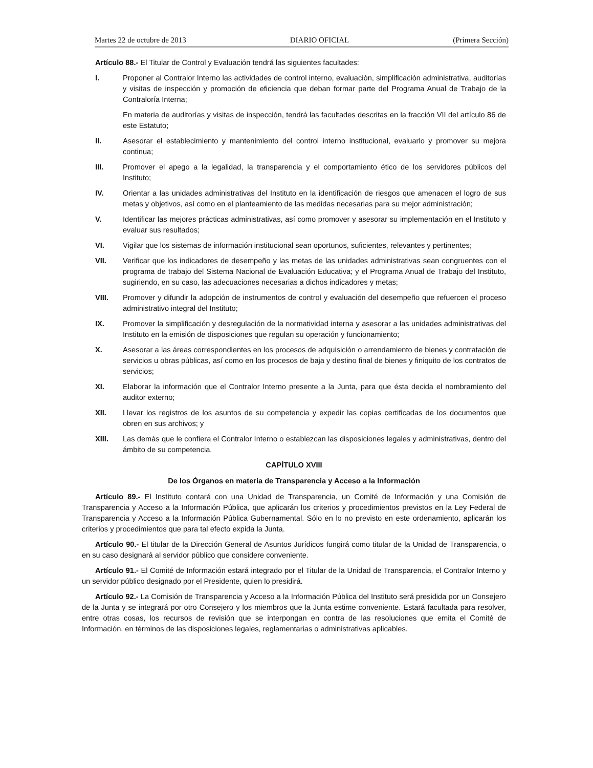Martes 22 de octubre de 2013 DIARIO OFICIAL (Primera Sección)
Artículo 88.- El Titular de Control y Evaluación tendrá las siguientes facultades:
I. Proponer al Contralor Interno las actividades de control interno, evaluación, simplificación administrativa, auditorías y visitas de inspección y promoción de eficiencia que deban formar parte del Programa Anual de Trabajo de la Contraloría Interna;
En materia de auditorías y visitas de inspección, tendrá las facultades descritas en la fracción VII del artículo 86 de este Estatuto;
II. Asesorar el establecimiento y mantenimiento del control interno institucional, evaluarlo y promover su mejora continua;
III. Promover el apego a la legalidad, la transparencia y el comportamiento ético de los servidores públicos del Instituto;
IV. Orientar a las unidades administrativas del Instituto en la identificación de riesgos que amenacen el logro de sus metas y objetivos, así como en el planteamiento de las medidas necesarias para su mejor administración;
V. Identificar las mejores prácticas administrativas, así como promover y asesorar su implementación en el Instituto y evaluar sus resultados;
VI. Vigilar que los sistemas de información institucional sean oportunos, suficientes, relevantes y pertinentes;
VII. Verificar que los indicadores de desempeño y las metas de las unidades administrativas sean congruentes con el programa de trabajo del Sistema Nacional de Evaluación Educativa; y el Programa Anual de Trabajo del Instituto, sugiriendo, en su caso, las adecuaciones necesarias a dichos indicadores y metas;
VIII. Promover y difundir la adopción de instrumentos de control y evaluación del desempeño que refuercen el proceso administrativo integral del Instituto;
IX. Promover la simplificación y desregulación de la normatividad interna y asesorar a las unidades administrativas del Instituto en la emisión de disposiciones que regulan su operación y funcionamiento;
X. Asesorar a las áreas correspondientes en los procesos de adquisición o arrendamiento de bienes y contratación de servicios u obras públicas, así como en los procesos de baja y destino final de bienes y finiquito de los contratos de servicios;
XI. Elaborar la información que el Contralor Interno presente a la Junta, para que ésta decida el nombramiento del auditor externo;
XII. Llevar los registros de los asuntos de su competencia y expedir las copias certificadas de los documentos que obren en sus archivos; y
XIII. Las demás que le confiera el Contralor Interno o establezcan las disposiciones legales y administrativas, dentro del ámbito de su competencia.
CAPÍTULO XVIII
De los Órganos en materia de Transparencia y Acceso a la Información
Artículo 89.- El Instituto contará con una Unidad de Transparencia, un Comité de Información y una Comisión de Transparencia y Acceso a la Información Pública, que aplicarán los criterios y procedimientos previstos en la Ley Federal de Transparencia y Acceso a la Información Pública Gubernamental. Sólo en lo no previsto en este ordenamiento, aplicarán los criterios y procedimientos que para tal efecto expida la Junta.
Artículo 90.- El titular de la Dirección General de Asuntos Jurídicos fungirá como titular de la Unidad de Transparencia, o en su caso designará al servidor público que considere conveniente.
Artículo 91.- El Comité de Información estará integrado por el Titular de la Unidad de Transparencia, el Contralor Interno y un servidor público designado por el Presidente, quien lo presidirá.
Artículo 92.- La Comisión de Transparencia y Acceso a la Información Pública del Instituto será presidida por un Consejero de la Junta y se integrará por otro Consejero y los miembros que la Junta estime conveniente. Estará facultada para resolver, entre otras cosas, los recursos de revisión que se interpongan en contra de las resoluciones que emita el Comité de Información, en términos de las disposiciones legales, reglamentarias o administrativas aplicables.